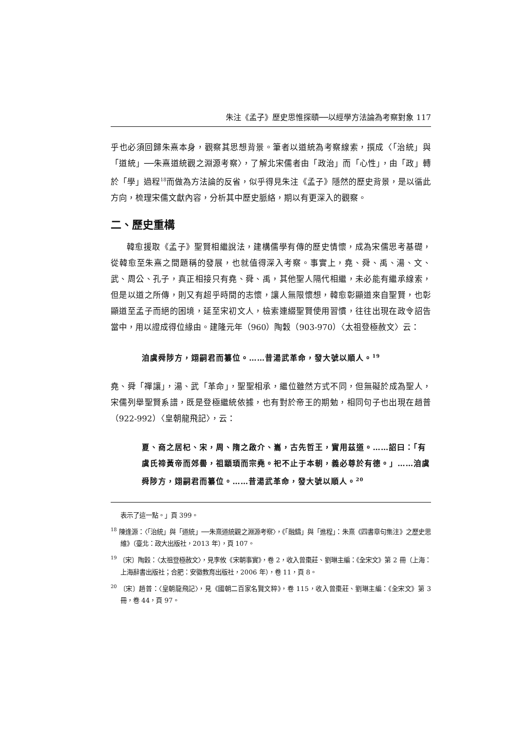朱注《孟子》歷史思惟探賾──以經學方法論為考察對象 117
乎也必須回歸朱熹本身，觀察其思想背景。筆者以道統為考察線索，撰成〈「治統」與「道統」──朱熹道統觀之淵源考察〉，了解北宋儒者由「政治」而「心性」，由「政」轉於「學」過程<sup>18</sup>而做為方法論的反省，似乎得見朱注《孟子》隱然的歷史背景，是以循此方向，梳理宋儒文獻內容，分析其中歷史脈絡，期以有更深入的觀察。
二、歷史重構
韓愈援取《孟子》聖賢相繼說法，建構儒學有傳的歷史情懷，成為宋儒思考基礎，從韓愈至朱熹之間題稱的發展，也就值得深入考察。事實上，堯、舜、禹、湯、文、武、周公、孔子，真正相接只有堯、舜、禹，其他聖人隔代相繼，未必能有繼承線索，但是以道之所傳，則又有超乎時間的志懷，讓人無限懷想，韓愈彰顯道來自聖賢，也彰顯道至孟子而絕的困境，延至宋初文人，檢索連綴聖賢使用習慣，往往出現在政令詔告當中，用以證成得位緣由。建隆元年（960）陶穀（903-970）〈太祖登極赦文〉云：
洎虞舜陟方，翊嗣君而纂位。……昔湯武革命，發大號以順人。<sup>19</sup>
堯、舜「禪讓」，湯、武「革命」，聖聖相承，繼位雖然方式不同，但無礙於成為聖人，宋儒列舉聖賢系譜，既是登極繼統依據，也有對於帝王的期勉，相同句子也出現在趙普（922-992）〈皇朝龍飛記〉，云：
夏、商之居杞、宋，周、隋之啟介、巂，古先哲王，實用茲道。……詔曰：「有虞氏禘黃帝而郊嚳，祖顓頊而宗堯。祀不止于本朝，義必尊於有德。」……洎虞舜陟方，翊嗣君而纂位。……昔湯武革命，發大號以順人。<sup>20</sup>
表示了這一點。」頁 399。
<sup>18</sup> 陳逢源：〈「治統」與「道統」──朱熹道統觀之淵源考察〉，《「融鑄」與「進程」：朱熹《四書章句集注》之歷史思維》（臺北：政大出版社，2013 年），頁 107。
<sup>19</sup> 〔宋〕陶穀：〈太祖登極赦文〉，見李攸《宋朝事實》，卷 2，收入曾棗莊、劉琳主編：《全宋文》第 2 冊（上海：上海辭書出版社；合肥：安徽教育出版社，2006 年），卷 11，頁 8。
<sup>20</sup> 〔宋〕趙普：〈皇朝龍飛記〉，見《國朝二百家名賢文粹》，卷 115，收入曾棗莊、劉琳主編：《全宋文》第 3 冊，卷 44，頁 97。